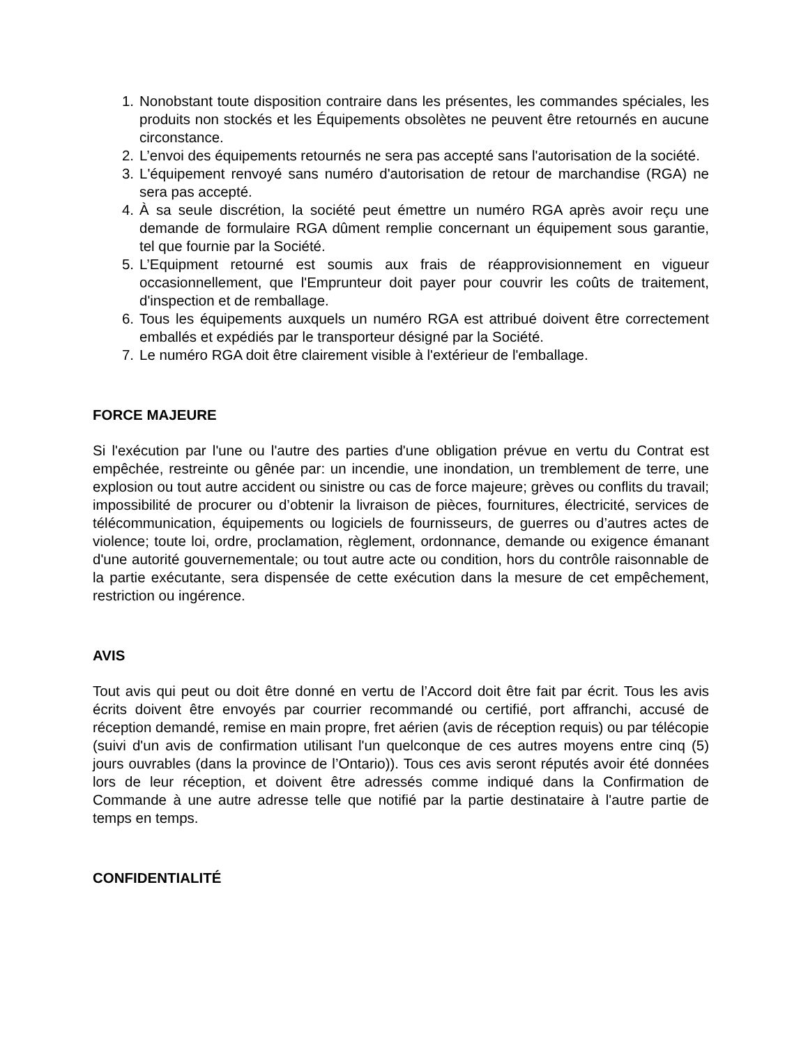1. Nonobstant toute disposition contraire dans les présentes, les commandes spéciales, les produits non stockés et les Équipements obsolètes ne peuvent être retournés en aucune circonstance.
2. L’envoi des équipements retournés ne sera pas accepté sans l'autorisation de la société.
3. L'équipement renvoyé sans numéro d'autorisation de retour de marchandise (RGA) ne sera pas accepté.
4. À sa seule discrétion, la société peut émettre un numéro RGA après avoir reçu une demande de formulaire RGA dûment remplie concernant un équipement sous garantie, tel que fournie par la Société.
5. L’Equipment retourné est soumis aux frais de réapprovisionnement en vigueur occasionnellement, que l'Emprunteur doit payer pour couvrir les coûts de traitement, d'inspection et de remballage.
6. Tous les équipements auxquels un numéro RGA est attribué doivent être correctement emballés et expédiés par le transporteur désigné par la Société.
7. Le numéro RGA doit être clairement visible à l'extérieur de l'emballage.
FORCE MAJEURE
Si l'exécution par l'une ou l'autre des parties d'une obligation prévue en vertu du Contrat est empêchée, restreinte ou gênée par: un incendie, une inondation, un tremblement de terre, une explosion ou tout autre accident ou sinistre ou cas de force majeure; grèves ou conflits du travail; impossibilité de procurer ou d’obtenir la livraison de pièces, fournitures, électricité, services de télécommunication, équipements ou logiciels de fournisseurs, de guerres ou d’autres actes de violence; toute loi, ordre, proclamation, règlement, ordonnance, demande ou exigence émanant d'une autorité gouvernementale; ou tout autre acte ou condition, hors du contrôle raisonnable de la partie exécutante, sera dispensée de cette exécution dans la mesure de cet empêchement, restriction ou ingérence.
AVIS
Tout avis qui peut ou doit être donné en vertu de l’Accord doit être fait par écrit. Tous les avis écrits doivent être envoyés par courrier recommandé ou certifié, port affranchi, accusé de réception demandé, remise en main propre, fret aérien (avis de réception requis) ou par télécopie (suivi d'un avis de confirmation utilisant l'un quelconque de ces autres moyens entre cinq (5) jours ouvrables (dans la province de l’Ontario)). Tous ces avis seront réputés avoir été données lors de leur réception, et doivent être adressés comme indiqué dans la Confirmation de Commande à une autre adresse telle que notifié par la partie destinataire à l'autre partie de temps en temps.
CONFIDENTIALITÉ